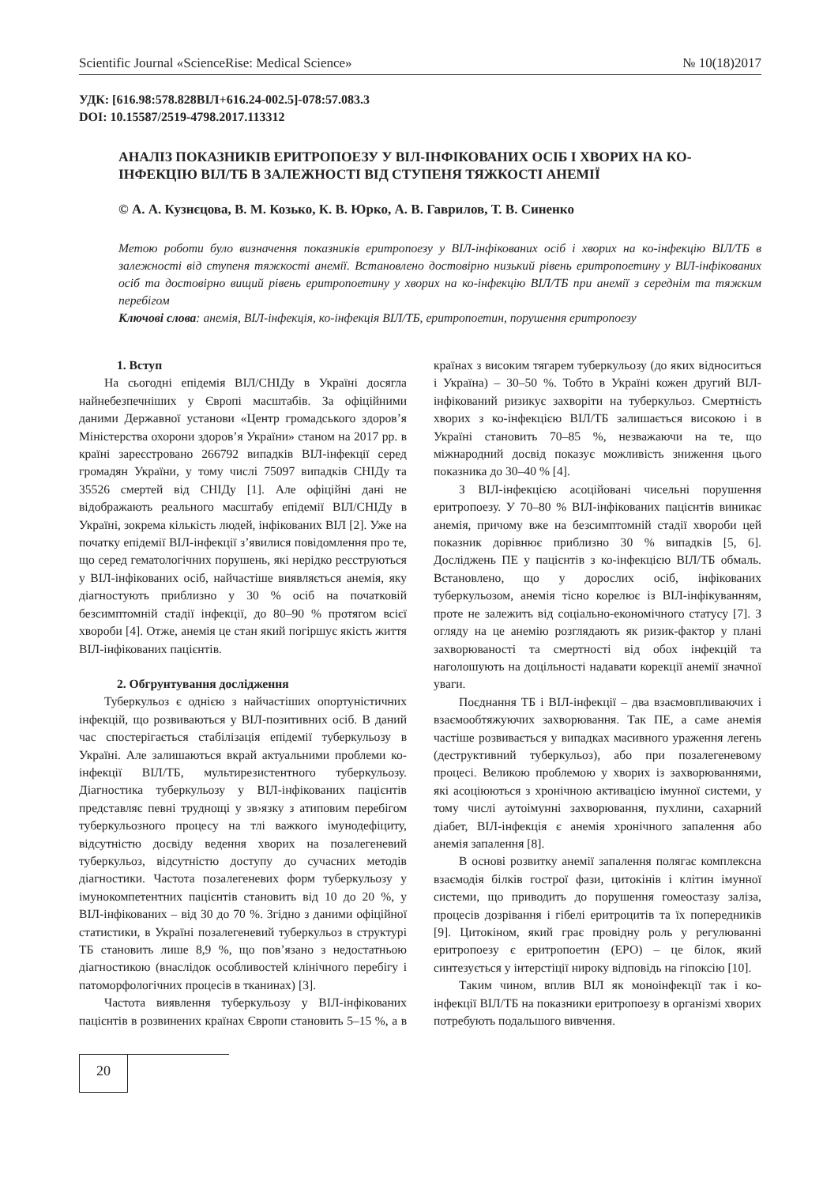Scientific Journal «ScienceRise: Medical Science» № 10(18)2017
УДК: [616.98:578.828ВІЛ+616.24-002.5]-078:57.083.3
DOI: 10.15587/2519-4798.2017.113312
АНАЛІЗ ПОКАЗНИКІВ ЕРИТРОПОЕЗУ У ВІЛ-ІНФІКОВАНИХ ОСІБ І ХВОРИХ НА КО-ІНФЕКЦІЮ ВІЛ/ТБ В ЗАЛЕЖНОСТІ ВІД СТУПЕНЯ ТЯЖКОСТІ АНЕМІЇ
© А. А. Кузнєцова, В. М. Козько, К. В. Юрко, А. В. Гаврилов, Т. В. Синенко
Метою роботи було визначення показників еритропоезу у ВІЛ-інфікованих осіб і хворих на ко-інфекцію ВІЛ/ТБ в залежності від ступеня тяжкості анемії. Встановлено достовірно низький рівень еритропоетину у ВІЛ-інфікованих осіб та достовірно вищий рівень еритропоетину у хворих на ко-інфекцію ВІЛ/ТБ при анемії з середнім та тяжким перебігом
Ключові слова: анемія, ВІЛ-інфекція, ко-інфекція ВІЛ/ТБ, еритропоетин, порушення еритропоезу
1. Вступ
На сьогодні епідемія ВІЛ/СНІДу в Україні досягла найнебезпечніших у Європі масштабів. За офіційними даними Державної установи «Центр громадського здоров’я Міністерства охорони здоров’я України» станом на 2017 рр. в країні зареєстровано 266792 випадків ВІЛ-інфекції серед громадян України, у тому числі 75097 випадків СНІДу та 35526 смертей від СНІДу [1]. Але офіційні дані не відображають реального масштабу епідемії ВІЛ/СНІДу в Україні, зокрема кількість людей, інфікованих ВІЛ [2]. Уже на початку епідемії ВІЛ-інфекції з’явилися повідомлення про те, що серед гематологічних порушень, які нерідко реєструються у ВІЛ-інфікованих осіб, найчастіше виявляється анемія, яку діагностують приблизно у 30 % осіб на початковій безсимптомній стадії інфекції, до 80–90 % протягом всієї хвороби [4]. Отже, анемія це стан який погіршує якість життя ВІЛ-інфікованих пацієнтів.
2. Обгрунтування дослідження
Туберкульоз є однією з найчастіших опортуністичних інфекцій, що розвиваються у ВІЛ-позитивних осіб. В даний час спостерігається стабілізація епідемії туберкульозу в Україні. Але залишаються вкрай актуальними проблеми ко-інфекції ВІЛ/ТБ, мультирезистентного туберкульозу. Діагностика туберкульозу у ВІЛ-інфікованих пацієнтів представляє певні труднощі у зв›язку з атиповим перебігом туберкульозного процесу на тлі важкого імунодефіциту, відсутністю досвіду ведення хворих на позалегеневий туберкульоз, відсутністю доступу до сучасних методів діагностики. Частота позалегеневих форм туберкульозу у імунокомпетентних пацієнтів становить від 10 до 20 %, у ВІЛ-інфікованих – від 30 до 70 %. Згідно з даними офіційної статистики, в Україні позалегеневий туберкульоз в структурі ТБ становить лише 8,9 %, що пов’язано з недостатньою діагностикою (внаслідок особливостей клінічного перебігу і патоморфологічних процесів в тканинах) [3].
Частота виявлення туберкульозу у ВІЛ-інфікованих пацієнтів в розвинених країнах Європи становить 5–15 %, а в країнах з високим тягарем туберкульозу (до яких відноситься і Україна) – 30–50 %. Тобто в Україні кожен другий ВІЛ-інфікований ризикує захворіти на туберкульоз. Смертність хворих з ко-інфекцією ВІЛ/ТБ залишається високою і в Україні становить 70–85 %, незважаючи на те, що міжнародний досвід показує можливість зниження цього показника до 30–40 % [4].
З ВІЛ-інфекцією асоційовані чисельні порушення еритропоезу. У 70–80 % ВІЛ-інфікованих пацієнтів виникає анемія, причому вже на безсимптомній стадії хвороби цей показник дорівнює приблизно 30 % випадків [5, 6]. Досліджень ПЕ у пацієнтів з ко-інфекцією ВІЛ/ТБ обмаль. Встановлено, що у дорослих осіб, інфікованих туберкульозом, анемія тісно корелює із ВІЛ-інфікуванням, проте не залежить від соціально-економічного статусу [7]. З огляду на це анемію розглядають як ризик-фактор у плані захворюваності та смертності від обох інфекцій та наголошують на доцільності надавати корекції анемії значної уваги.
Поєднання ТБ і ВІЛ-інфекції – два взаємовпливаючих і взаємообтяжуючих захворювання. Так ПЕ, а саме анемія частіше розвивається у випадках масивного ураження легень (деструктивний туберкульоз), або при позалегеневому процесі. Великою проблемою у хворих із захворюваннями, які асоціюються з хронічною активацією імунної системи, у тому числі аутоімунні захворювання, пухлини, сахарний діабет, ВІЛ-інфекція є анемія хронічного запалення або анемія запалення [8].
В основі розвитку анемії запалення полягає комплексна взаємодія білків гострої фази, цитокінів і клітин імунної системи, що приводить до порушення гомеостазу заліза, процесів дозрівання і гібелі еритроцитів та їх попередників [9]. Цитокіном, який грає провідну роль у регулюванні еритропоезу є еритропоетин (ЕРО) – це білок, який синтезується у інтерстіції нироку відповідь на гіпоксію [10].
Таким чином, вплив ВІЛ як моноінфекції так і ко-інфекції ВІЛ/ТБ на показники еритропоезу в організмі хворих потребують подальшого вивчення.
20